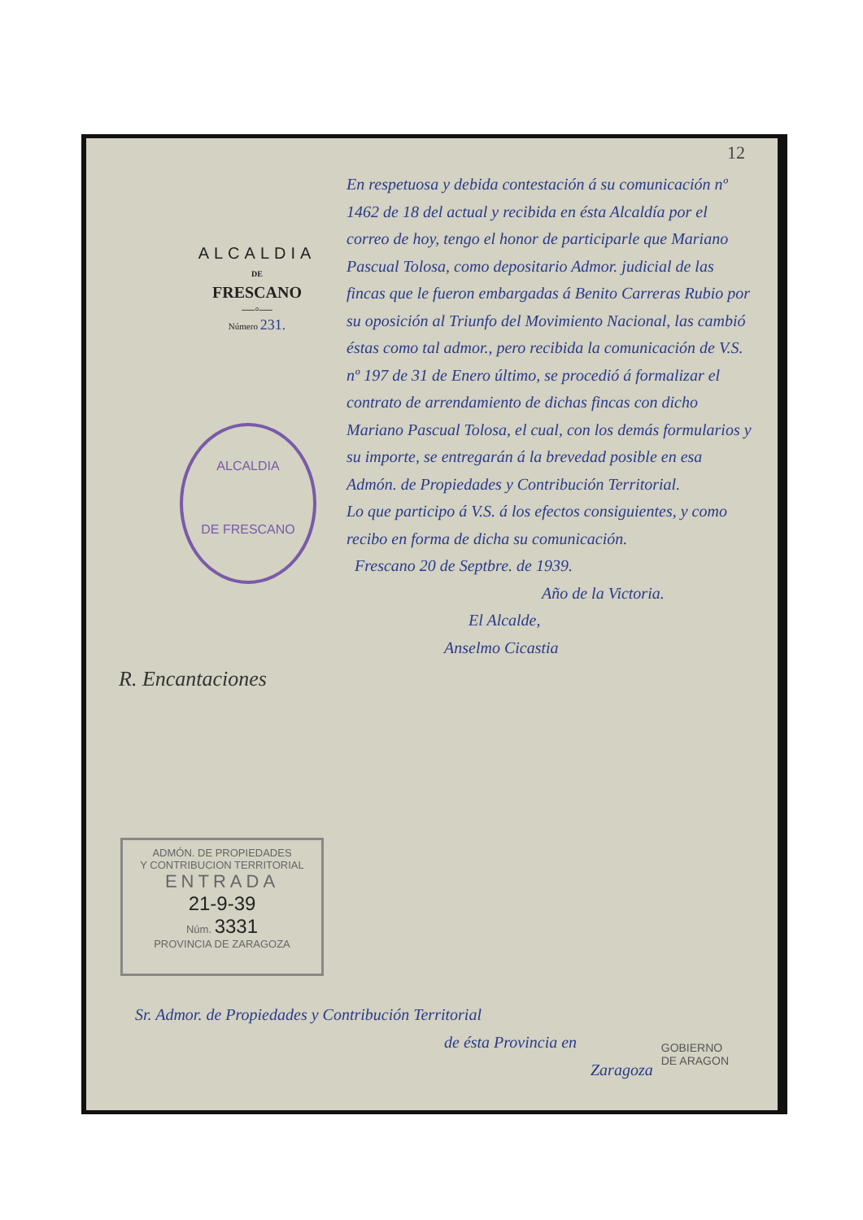12
ALCALDIA
DE
FRESCANO
—◦—
Número 231.
ALCALDIA
DE FRESCANO
En respetuosa y debida contestación á su comunicación nº 1462 de 18 del actual y recibida en ésta Alcaldía por el correo de hoy, tengo el honor de participarle que Mariano Pascual Tolosa, como depositario Admor. judicial de las fincas que le fueron embargadas á Benito Carreras Rubio por su oposición al Triunfo del Movimiento Nacional, las cambió éstas como tal admor., pero recibida la comunicación de V.S. nº 197 de 31 de Enero último, se procedió á formalizar el contrato de arrendamiento de dichas fincas con dicho Mariano Pascual Tolosa, el cual, con los demás formularios y su importe, se entregarán á la brevedad posible en esa Admón. de Propiedades y Contribución Territorial.
Lo que participo á V.S. á los efectos consiguientes, y como recibo en forma de dicha su comunicación.
Frescano 20 de Septbre. de 1939.
Año de la Victoria.
El Alcalde,
Anselmo Cicastia
R. Encantaciones
ADMÓN. DE PROPIEDADES
Y CONTRIBUCION TERRITORIAL
ENTRADA
21-9-39
Núm. 3331
PROVINCIA DE ZARAGOZA
Sr. Admor. de Propiedades y Contribución Territorial
de ésta Provincia en
Zaragoza
GOBIERNO
DE ARAGON